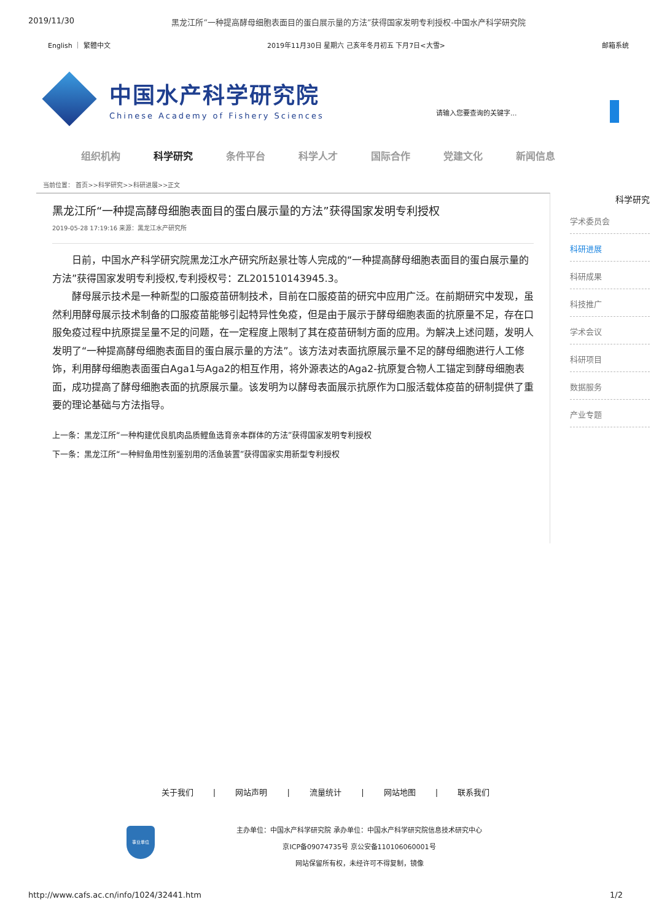2019/11/30 黑龙江所“一种提高酵母细胞表面目的蛋白展示量的方法”获得国家发明专利授权-中国水产科学研究院
English ｜ 繁體中文 2019年11月30日 星期六 己亥年冬月初五 下月7日<大雪> 邮箱系统
中国水产科学研究院
Chinese Academy of Fishery Sciences
请输入您要查询的关键字...
组织机构 科学研究 条件平台 科学人才 国际合作 党建文化 新闻信息
当前位置： 首页>>科学研究>>科研进展>>正文
黑龙江所“一种提高酵母细胞表面目的蛋白展示量的方法”获得国家发明专利授权
2019-05-28 17:19:16 来源：黑龙江水产研究所
日前，中国水产科学研究院黑龙江水产研究所赵景壮等人完成的“一种提高酵母细胞表面目的蛋白展示量的方法”获得国家发明专利授权,专利授权号：ZL201510143945.3。
酵母展示技术是一种新型的口服疫苗研制技术，目前在口服疫苗的研究中应用广泛。在前期研究中发现，虽然利用酵母展示技术制备的口服疫苗能够引起特异性免疫，但是由于展示于酵母细胞表面的抗原量不足，存在口服免疫过程中抗原提呈量不足的问题，在一定程度上限制了其在疫苗研制方面的应用。为解决上述问题，发明人发明了“一种提高酵母细胞表面目的蛋白展示量的方法”。该方法对表面抗原展示量不足的酵母细胞进行人工修饰，利用酵母细胞表面蛋白Aga1与Aga2的相互作用，将外源表达的Aga2-抗原复合物人工锚定到酵母细胞表面，成功提高了酵母细胞表面的抗原展示量。该发明为以酵母表面展示抗原作为口服活载体疫苗的研制提供了重要的理论基础与方法指导。
上一条：黑龙江所“一种构建优良肌肉品质鲤鱼选育亲本群体的方法”获得国家发明专利授权
下一条：黑龙江所“一种鲟鱼用性别鉴别用的活鱼装置”获得国家实用新型专利授权
科学研究
学术委员会
科研进展
科研成果
科技推广
学术会议
科研项目
数据服务
产业专题
关于我们 | 网站声明 | 流量统计 | 网站地图 | 联系我们
事业单位
主办单位：中国水产科学研究院 承办单位：中国水产科学研究院信息技术研究中心
京ICP备09074735号 京公安备110106060001号
网站保留所有权，未经许可不得复制，镜像
http://www.cafs.ac.cn/info/1024/32441.htm 1/2